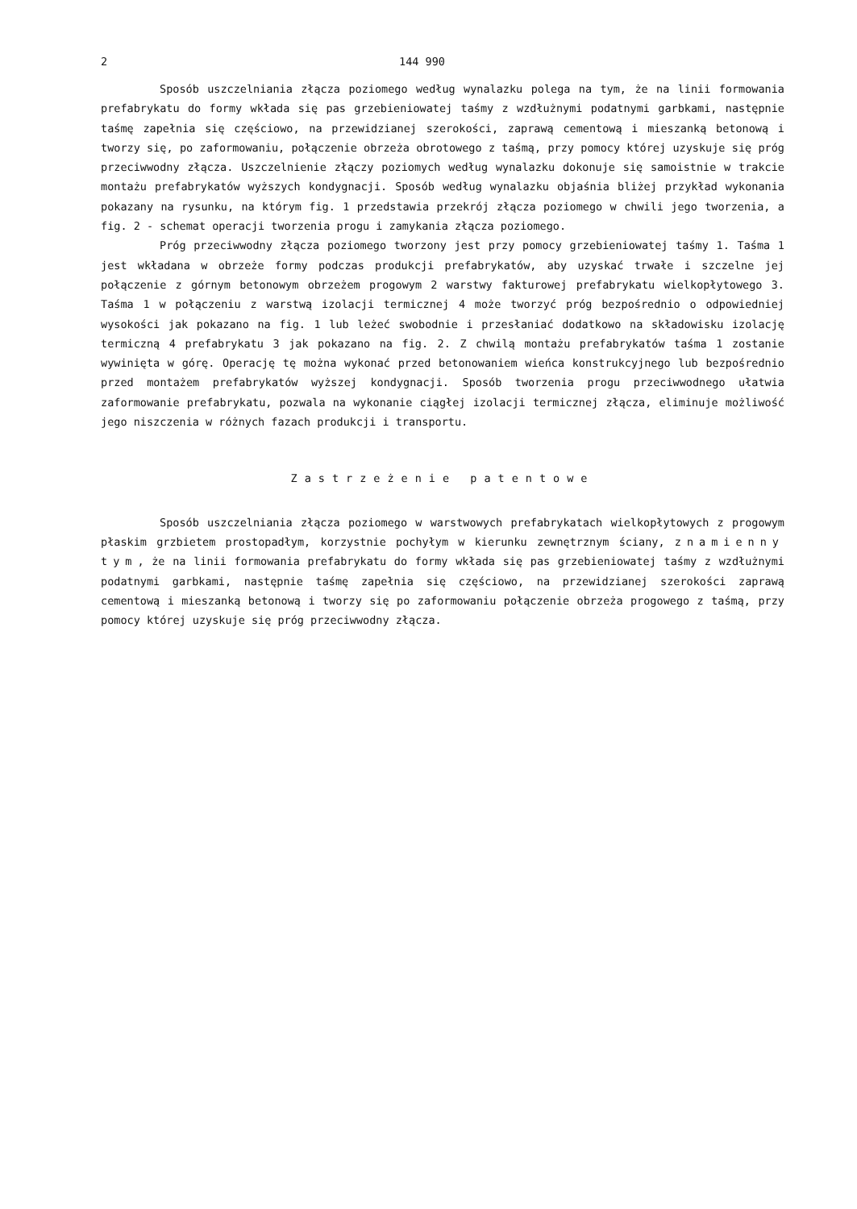2 144 990
Sposób uszczelniania złącza poziomego według wynalazku polega na tym, że na linii formowania prefabrykatu do formy wkłada się pas grzebieniowatej taśmy z wzdłużnymi podatnymi garbkami, następnie taśmę zapełnia się częściowo, na przewidzianej szerokości, zaprawą cementową i mieszanką betonową i tworzy się, po zaformowaniu, połączenie obrzeża obrotowego z taśmą, przy pomocy której uzyskuje się próg przeciwwodny złącza. Uszczelnienie złączy poziomych według wynalazku dokonuje się samoistnie w trakcie montażu prefabrykatów wyższych kondygnacji. Sposób według wynalazku objaśnia bliżej przykład wykonania pokazany na rysunku, na którym fig. 1 przedstawia przekrój złącza poziomego w chwili jego tworzenia, a fig. 2 - schemat operacji tworzenia progu i zamykania złącza poziomego.
Próg przeciwwodny złącza poziomego tworzony jest przy pomocy grzebieniowatej taśmy 1. Taśma 1 jest wkładana w obrzeże formy podczas produkcji prefabrykatów, aby uzyskać trwałe i szczelne jej połączenie z górnym betonowym obrzeżem progowym 2 warstwy fakturowej prefabrykatu wielkopłytowego 3. Taśma 1 w połączeniu z warstwą izolacji termicznej 4 może tworzyć próg bezpośrednio o odpowiedniej wysokości jak pokazano na fig. 1 lub leżeć swobodnie i przesłaniać dodatkowo na składowisku izolację termiczną 4 prefabrykatu 3 jak pokazano na fig. 2. Z chwilą montażu prefabrykatów taśma 1 zostanie wywinięta w górę. Operację tę można wykonać przed betonowaniem wieńca konstrukcyjnego lub bezpośrednio przed montażem prefabrykatów wyższej kondygnacji. Sposób tworzenia progu przeciwwodnego ułatwia zaformowanie prefabrykatu, pozwala na wykonanie ciągłej izolacji termicznej złącza, eliminuje możliwość jego niszczenia w różnych fazach produkcji i transportu.
Zastrzeżenie patentowe
Sposób uszczelniania złącza poziomego w warstwowych prefabrykatach wielkopłytowych z progowym płaskim grzbietem prostopadłym, korzystnie pochyłym w kierunku zewnętrznym ściany, znamienny tym, że na linii formowania prefabrykatu do formy wkłada się pas grzebieniowatej taśmy z wzdłużnymi podatnymi garbkami, następnie taśmę zapełnia się częściowo, na przewidzianej szerokości zaprawą cementową i mieszanką betonową i tworzy się po zaformowaniu połączenie obrzeża progowego z taśmą, przy pomocy której uzyskuje się próg przeciwwodny złącza.